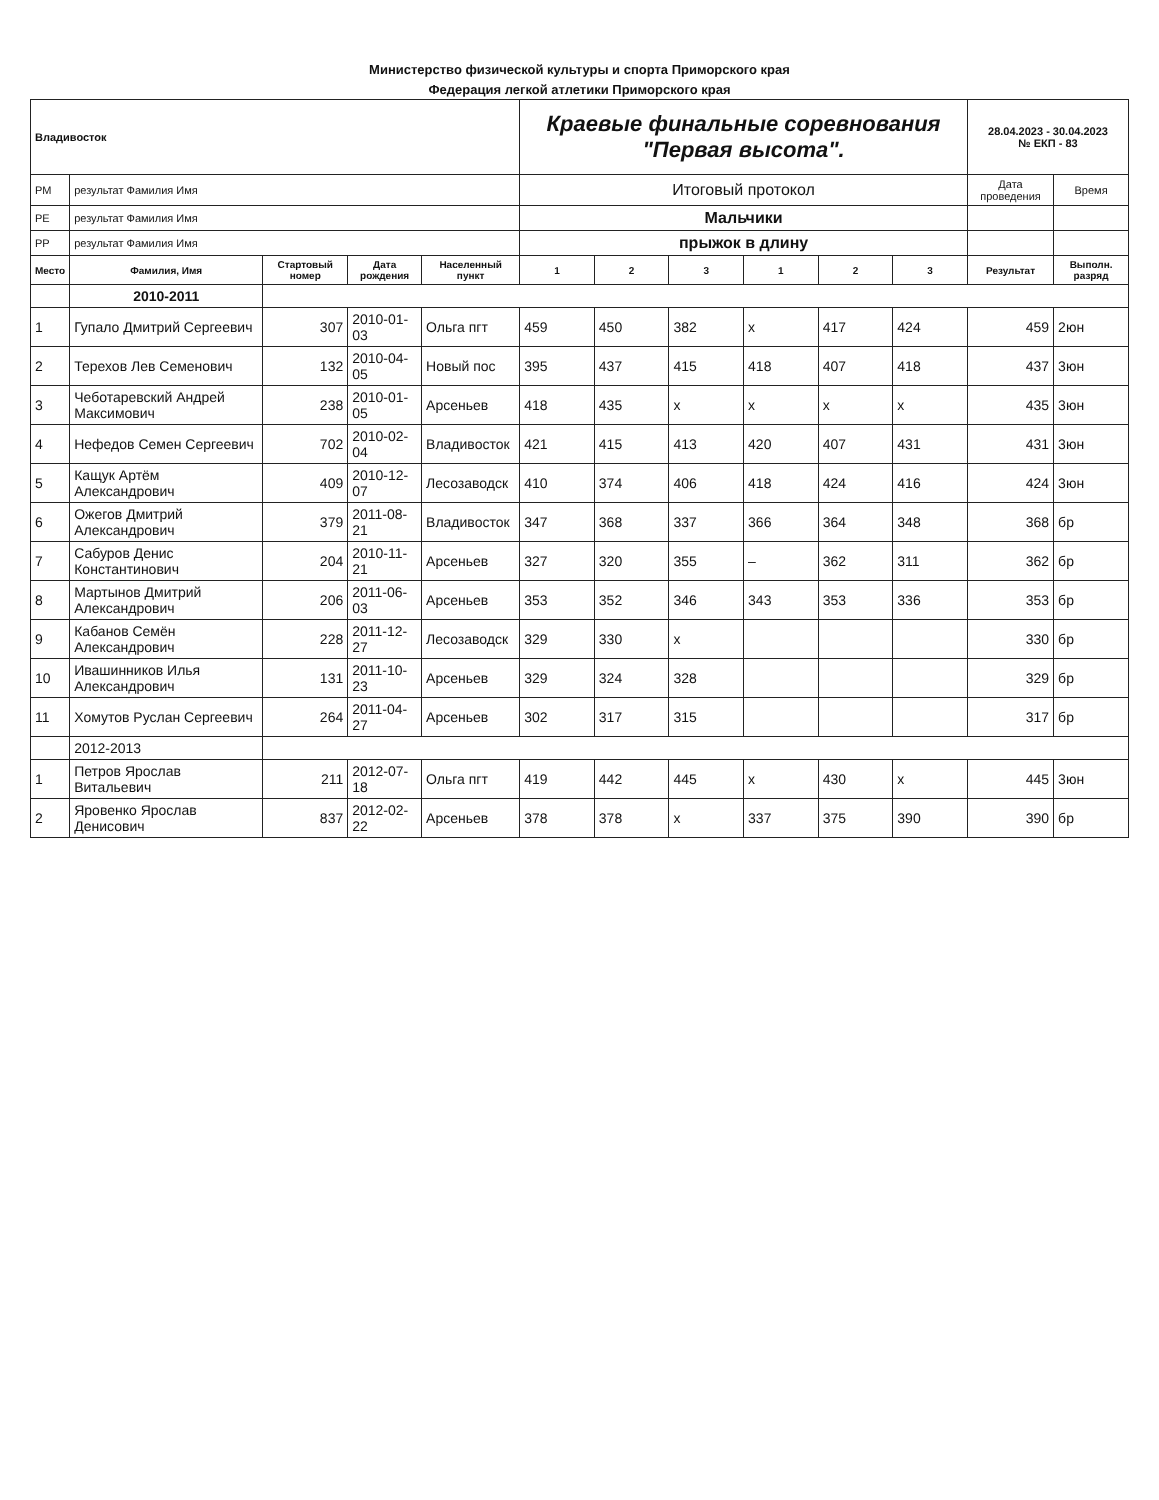Министерство физической культуры и спорта Приморского края
Федерация легкой атлетики Приморского края
| Владивосток | | | | | Краевые финальные соревнования "Первая высота". | | | | | | 28.04.2023 - 30.04.2023 № ЕКП - 83 | |
| РМ | результат Фамилия Имя | | | | Итоговый протокол | | | | | | Дата проведения | Время |
| РЕ | результат Фамилия Имя | | | | Мальчики | | | | | | | |
| РР | результат Фамилия Имя | | | | прыжок в длину | | | | | | | |
| Место | Фамилия, Имя | Стартовый номер | Дата рождения | Населенный пункт | 1 | 2 | 3 | 1 | 2 | 3 | Результат | Выполн. разряд |
| | 2010-2011 | | | | | | | | | | | |
| 1 | Гупало Дмитрий Сергеевич | 307 | 2010-01-03 | Ольга пгт | 459 | 450 | 382 | x | 417 | 424 | 459 | 2юн |
| 2 | Терехов Лев Семенович | 132 | 2010-04-05 | Новый пос | 395 | 437 | 415 | 418 | 407 | 418 | 437 | 3юн |
| 3 | Чеботаревский Андрей Максимович | 238 | 2010-01-05 | Арсеньев | 418 | 435 | x | x | x | x | 435 | 3юн |
| 4 | Нефедов Семен Сергеевич | 702 | 2010-02-04 | Владивосток | 421 | 415 | 413 | 420 | 407 | 431 | 431 | 3юн |
| 5 | Кащук Артём Александрович | 409 | 2010-12-07 | Лесозаводск | 410 | 374 | 406 | 418 | 424 | 416 | 424 | 3юн |
| 6 | Ожегов Дмитрий Александрович | 379 | 2011-08-21 | Владивосток | 347 | 368 | 337 | 366 | 364 | 348 | 368 | бр |
| 7 | Сабуров Денис Константинович | 204 | 2010-11-21 | Арсеньев | 327 | 320 | 355 | – | 362 | 311 | 362 | бр |
| 8 | Мартынов Дмитрий Александрович | 206 | 2011-06-03 | Арсеньев | 353 | 352 | 346 | 343 | 353 | 336 | 353 | бр |
| 9 | Кабанов Семён Александрович | 228 | 2011-12-27 | Лесозаводск | 329 | 330 | x | | | | 330 | бр |
| 10 | Ивашинников Илья Александрович | 131 | 2011-10-23 | Арсеньев | 329 | 324 | 328 | | | | 329 | бр |
| 11 | Хомутов Руслан Сергеевич | 264 | 2011-04-27 | Арсеньев | 302 | 317 | 315 | | | | 317 | бр |
| | 2012-2013 | | | | | | | | | | | |
| 1 | Петров Ярослав Витальевич | 211 | 2012-07-18 | Ольга пгт | 419 | 442 | 445 | x | 430 | x | 445 | 3юн |
| 2 | Яровенко Ярослав Денисович | 837 | 2012-02-22 | Арсеньев | 378 | 378 | x | 337 | 375 | 390 | 390 | бр |